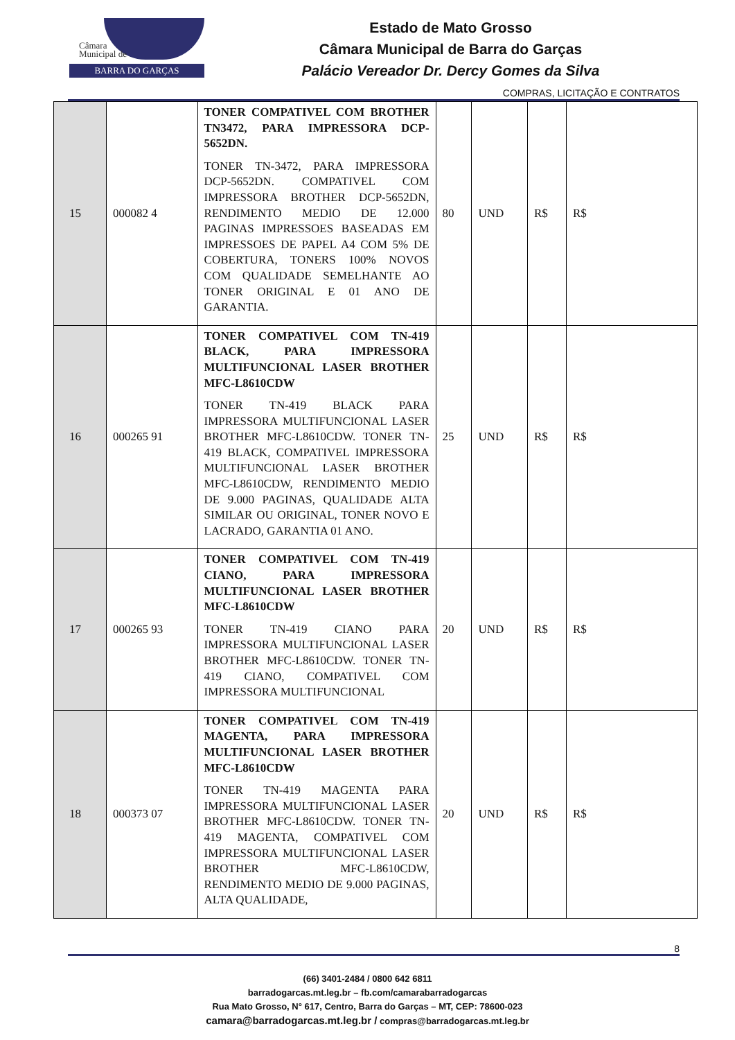Câmara
Municipal de
BARRA DO GARÇAS
Estado de Mato Grosso
Câmara Municipal de Barra do Garças
Palácio Vereador Dr. Dercy Gomes da Silva
COMPRAS, LICITAÇÃO E CONTRATOS
| 15 | 000082 4 | TONER COMPATIVEL COM BROTHER TN3472, PARA IMPRESSORA DCP-5652DN. TONER TN-3472, PARA IMPRESSORA DCP-5652DN. COMPATIVEL COM IMPRESSORA BROTHER DCP-5652DN, RENDIMENTO MEDIO DE 12.000 PAGINAS IMPRESSOES BASEADAS EM IMPRESSOES DE PAPEL A4 COM 5% DE COBERTURA, TONERS 100% NOVOS COM QUALIDADE SEMELHANTE AO TONER ORIGINAL E 01 ANO DE GARANTIA. | 80 | UND | R$ | R$ |
| 16 | 000265 91 | TONER COMPATIVEL COM TN-419 BLACK, PARA IMPRESSORA MULTIFUNCIONAL LASER BROTHER MFC-L8610CDW TONER TN-419 BLACK PARA IMPRESSORA MULTIFUNCIONAL LASER BROTHER MFC-L8610CDW. TONER TN-419 BLACK, COMPATIVEL IMPRESSORA MULTIFUNCIONAL LASER BROTHER MFC-L8610CDW, RENDIMENTO MEDIO DE 9.000 PAGINAS, QUALIDADE ALTA SIMILAR OU ORIGINAL, TONER NOVO E LACRADO, GARANTIA 01 ANO. | 25 | UND | R$ | R$ |
| 17 | 000265 93 | TONER COMPATIVEL COM TN-419 CIANO, PARA IMPRESSORA MULTIFUNCIONAL LASER BROTHER MFC-L8610CDW TONER TN-419 CIANO PARA IMPRESSORA MULTIFUNCIONAL LASER BROTHER MFC-L8610CDW. TONER TN-419 CIANO, COMPATIVEL COM IMPRESSORA MULTIFUNCIONAL | 20 | UND | R$ | R$ |
| 18 | 000373 07 | TONER COMPATIVEL COM TN-419 MAGENTA, PARA IMPRESSORA MULTIFUNCIONAL LASER BROTHER MFC-L8610CDW TONER TN-419 MAGENTA PARA IMPRESSORA MULTIFUNCIONAL LASER BROTHER MFC-L8610CDW. TONER TN-419 MAGENTA, COMPATIVEL COM IMPRESSORA MULTIFUNCIONAL LASER BROTHER MFC-L8610CDW, RENDIMENTO MEDIO DE 9.000 PAGINAS, ALTA QUALIDADE, | 20 | UND | R$ | R$ |
8
(66) 3401-2484 / 0800 642 6811
barradogarcas.mt.leg.br – fb.com/camarabarradogarcas
Rua Mato Grosso, N° 617, Centro, Barra do Garças – MT, CEP: 78600-023
camara@barradogarcas.mt.leg.br / compras@barradogarcas.mt.leg.br